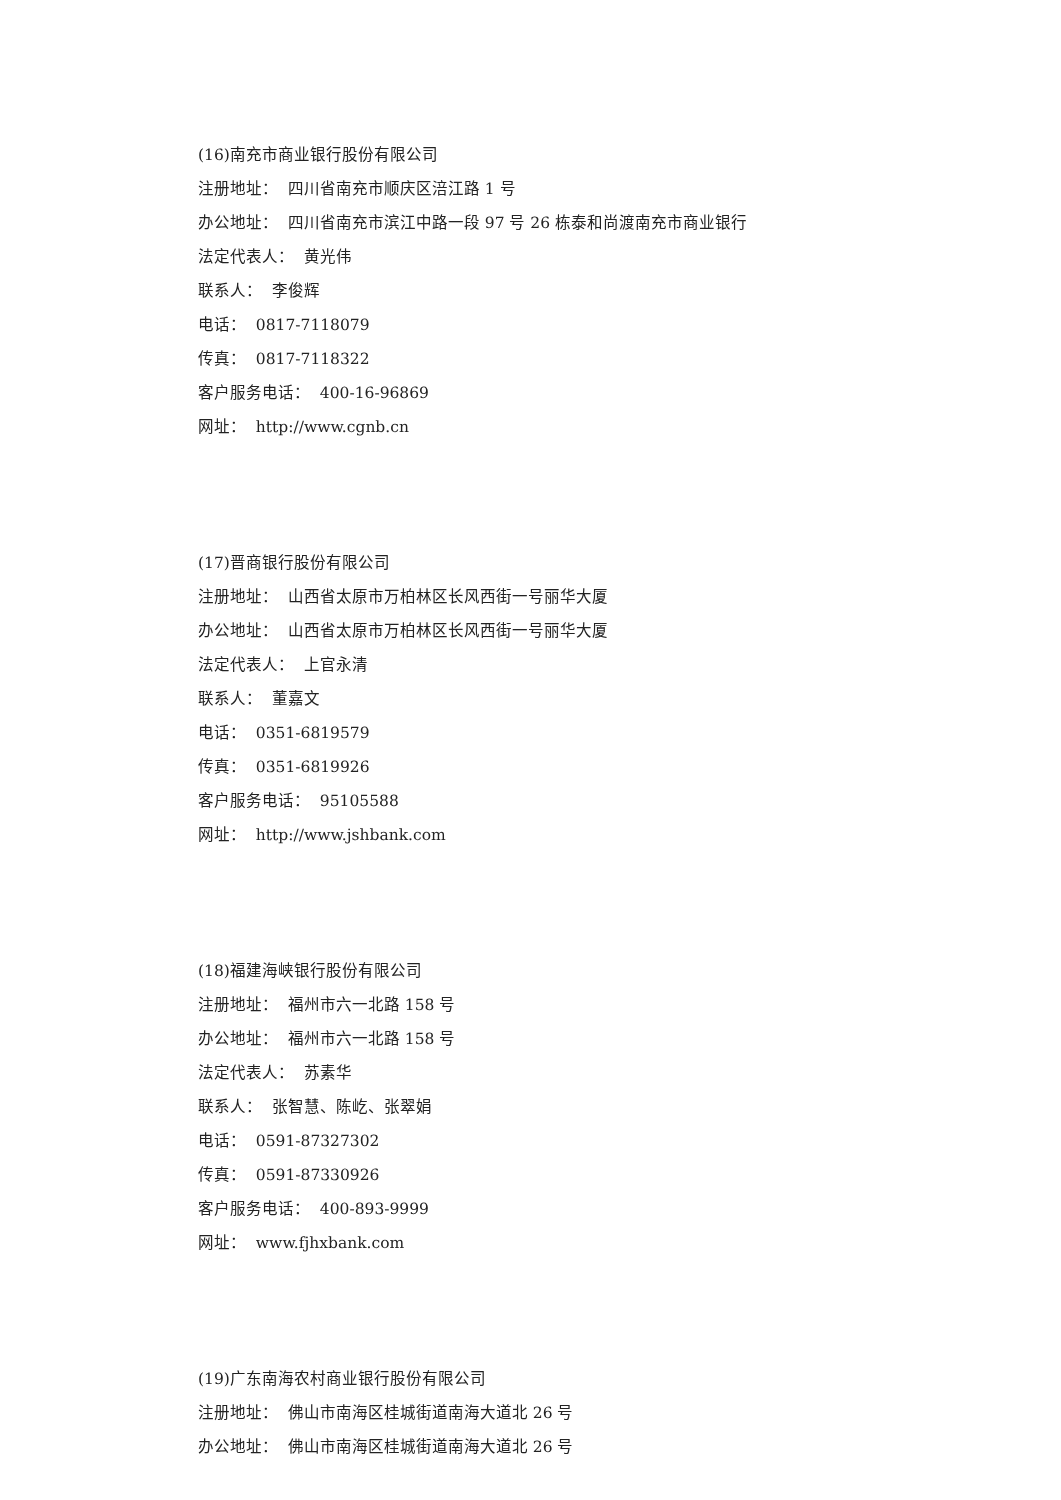(16)南充市商业银行股份有限公司
注册地址： 四川省南充市顺庆区涪江路 1 号
办公地址： 四川省南充市滨江中路一段 97 号 26 栋泰和尚渡南充市商业银行
法定代表人： 黄光伟
联系人： 李俊辉
电话： 0817-7118079
传真： 0817-7118322
客户服务电话： 400-16-96869
网址： http://www.cgnb.cn
(17)晋商银行股份有限公司
注册地址： 山西省太原市万柏林区长风西街一号丽华大厦
办公地址： 山西省太原市万柏林区长风西街一号丽华大厦
法定代表人： 上官永清
联系人： 董嘉文
电话： 0351-6819579
传真： 0351-6819926
客户服务电话： 95105588
网址： http://www.jshbank.com
(18)福建海峡银行股份有限公司
注册地址： 福州市六一北路 158 号
办公地址： 福州市六一北路 158 号
法定代表人： 苏素华
联系人： 张智慧、陈屹、张翠娟
电话： 0591-87327302
传真： 0591-87330926
客户服务电话： 400-893-9999
网址： www.fjhxbank.com
(19)广东南海农村商业银行股份有限公司
注册地址： 佛山市南海区桂城街道南海大道北 26 号
办公地址： 佛山市南海区桂城街道南海大道北 26 号